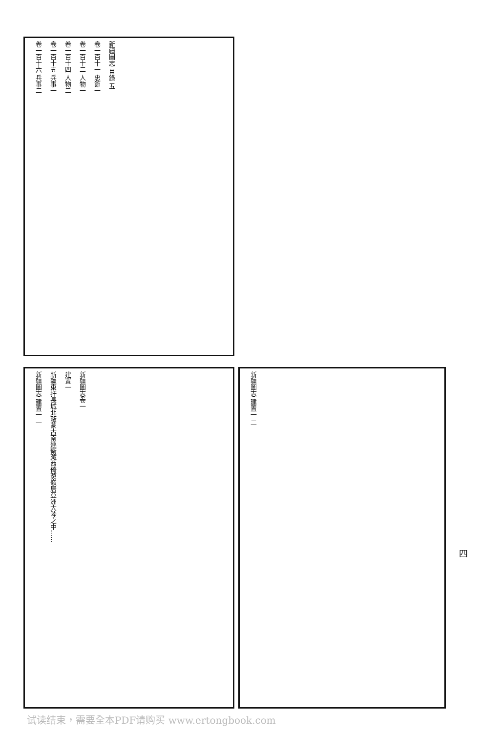新疆圖志 目錄 五
卷一百十一 忠節一
卷一百十二 人物一
卷一百十四 人物二
卷一百十五 兵事一
卷一百十六 兵事二
新疆圖志卷一
建置一
新疆東扞長城北蔽蒙古南連衛藏西倚葱嶺居亞洲大陸之中……
新疆圖志 建置一 一
新疆圖志 建置一 二
四
试读结束，需要全本PDF请购买 www.ertongbook.com